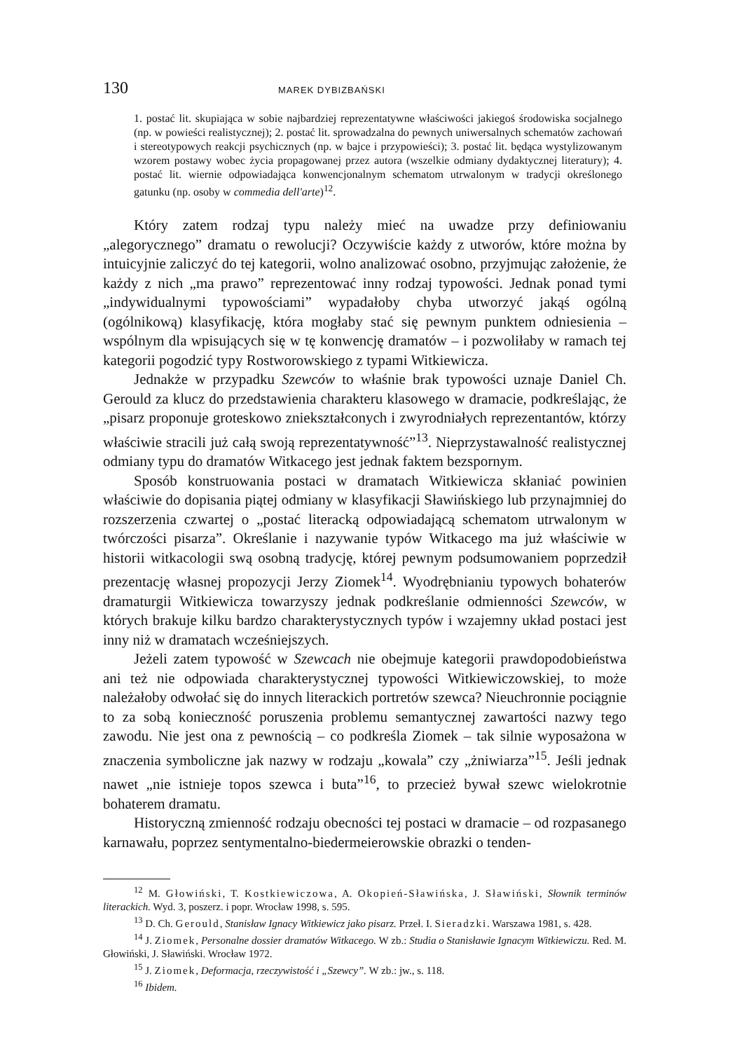130 MAREK DYBIZBAŃSKI
1. postać lit. skupiająca w sobie najbardziej reprezentatywne właściwości jakiegoś środowiska socjalnego (np. w powieści realistycznej); 2. postać lit. sprowadzalna do pewnych uniwersalnych schematów zachowań i stereotypowych reakcji psychicznych (np. w bajce i przypowieści); 3. postać lit. będąca wystylizowanym wzorem postawy wobec życia propagowanej przez autora (wszelkie odmiany dydaktycznej literatury); 4. postać lit. wiernie odpowiadająca konwencjonalnym schematom utrwalonym w tradycji określonego gatunku (np. osoby w commedia dell'arte)<sup>12</sup>.
Który zatem rodzaj typu należy mieć na uwadze przy definiowaniu „alegorycznego” dramatu o rewolucji? Oczywiście każdy z utworów, które można by intuicyjnie zaliczyć do tej kategorii, wolno analizować osobno, przyjmując założenie, że każdy z nich „ma prawo” reprezentować inny rodzaj typowości. Jednak ponad tymi „indywidualnymi typowościami” wypadałoby chyba utworzyć jakąś ogólną (ogólnikową) klasyfikację, która mogłaby stać się pewnym punktem odniesienia – wspólnym dla wpisujących się w tę konwencję dramatów – i pozwoliłaby w ramach tej kategorii pogodzić typy Rostworowskiego z typami Witkiewicza.
Jednakże w przypadku Szewców to właśnie brak typowości uznaje Daniel Ch. Gerould za klucz do przedstawienia charakteru klasowego w dramacie, podkreślając, że „pisarz proponuje groteskowo zniekształconych i zwyrodniałych reprezentantów, którzy właściwie stracili już całą swoją reprezentatywność”<sup>13</sup>. Nieprzystawalność realistycznej odmiany typu do dramatów Witkacego jest jednak faktem bezspornym.
Sposób konstruowania postaci w dramatach Witkiewicza skłaniać powinien właściwie do dopisania piątej odmiany w klasyfikacji Sławińskiego lub przynajmniej do rozszerzenia czwartej o „postać literacką odpowiadającą schematom utrwalonym w twórczości pisarza”. Określanie i nazywanie typów Witkacego ma już właściwie w historii witkacologii swą osobną tradycję, której pewnym podsumowaniem poprzedził prezentację własnej propozycji Jerzy Ziomek<sup>14</sup>. Wyodrębnianiu typowych bohaterów dramaturgii Witkiewicza towarzyszy jednak podkreślanie odmienności Szewców, w których brakuje kilku bardzo charakterystycznych typów i wzajemny układ postaci jest inny niż w dramatach wcześniejszych.
Jeżeli zatem typowość w Szewcach nie obejmuje kategorii prawdopodobieństwa ani też nie odpowiada charakterystycznej typowości Witkiewiczowskiej, to może należałoby odwołać się do innych literackich portretów szewca? Nieuchronnie pociągnie to za sobą konieczność poruszenia problemu semantycznej zawartości nazwy tego zawodu. Nie jest ona z pewnością – co podkreśla Ziomek – tak silnie wyposażona w znaczenia symboliczne jak nazwy w rodzaju „kowala” czy „żniwiarza”<sup>15</sup>. Jeśli jednak nawet „nie istnieje topos szewca i buta”<sup>16</sup>, to przecież bywał szewc wielokrotnie bohaterem dramatu.
Historyczną zmienność rodzaju obecności tej postaci w dramacie – od rozpasanego karnawału, poprzez sentymentalno-biedermeierowskie obrazki o tenden-
<sup>12</sup> M. Głowiński, T. Kostkiewiczowa, A. Okopień-Sławińska, J. Sławiński, Słownik terminów literackich. Wyd. 3, poszerz. i popr. Wrocław 1998, s. 595.
<sup>13</sup> D. Ch. Gerould, Stanisław Ignacy Witkiewicz jako pisarz. Przeł. I. Sieradzki. Warszawa 1981, s. 428.
<sup>14</sup> J. Ziomek, Personalne dossier dramatów Witkacego. W zb.: Studia o Stanisławie Ignacym Witkiewiczu. Red. M. Głowiński, J. Sławiński. Wrocław 1972.
<sup>15</sup> J. Ziomek, Deformacja, rzeczywistość i „Szewcy”. W zb.: jw., s. 118.
<sup>16</sup> Ibidem.